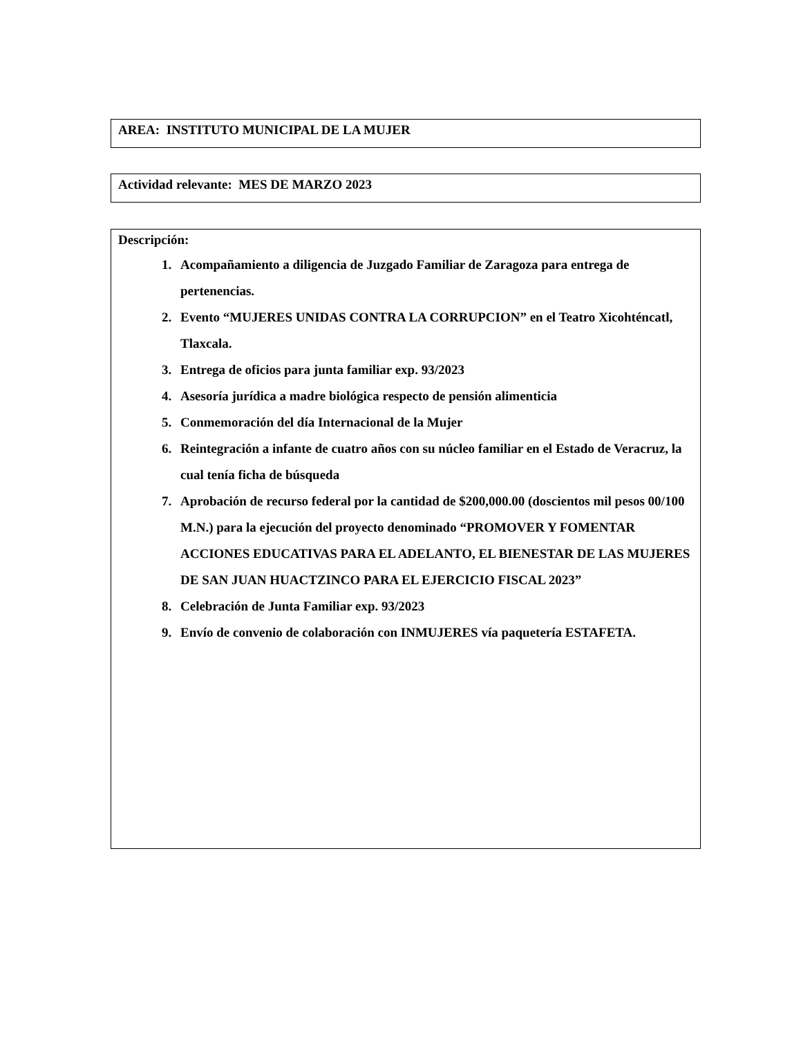AREA: INSTITUTO MUNICIPAL DE LA MUJER
Actividad relevante: MES DE MARZO 2023
Descripción:
1. Acompañamiento a diligencia de Juzgado Familiar de Zaragoza para entrega de pertenencias.
2. Evento “MUJERES UNIDAS CONTRA LA CORRUPCION” en el Teatro Xicohténcatl, Tlaxcala.
3. Entrega de oficios para junta familiar exp. 93/2023
4. Asesoría jurídica a madre biológica respecto de pensión alimenticia
5. Conmemoración del día Internacional de la Mujer
6. Reintegración a infante de cuatro años con su núcleo familiar en el Estado de Veracruz, la cual tenía ficha de búsqueda
7. Aprobación de recurso federal por la cantidad de $200,000.00 (doscientos mil pesos 00/100 M.N.) para la ejecución del proyecto denominado “PROMOVER Y FOMENTAR ACCIONES EDUCATIVAS PARA EL ADELANTO, EL BIENESTAR DE LAS MUJERES DE SAN JUAN HUACTZINCO PARA EL EJERCICIO FISCAL 2023”
8. Celebración de Junta Familiar exp. 93/2023
9. Envío de convenio de colaboración con INMUJERES vía paquetería ESTAFETA.